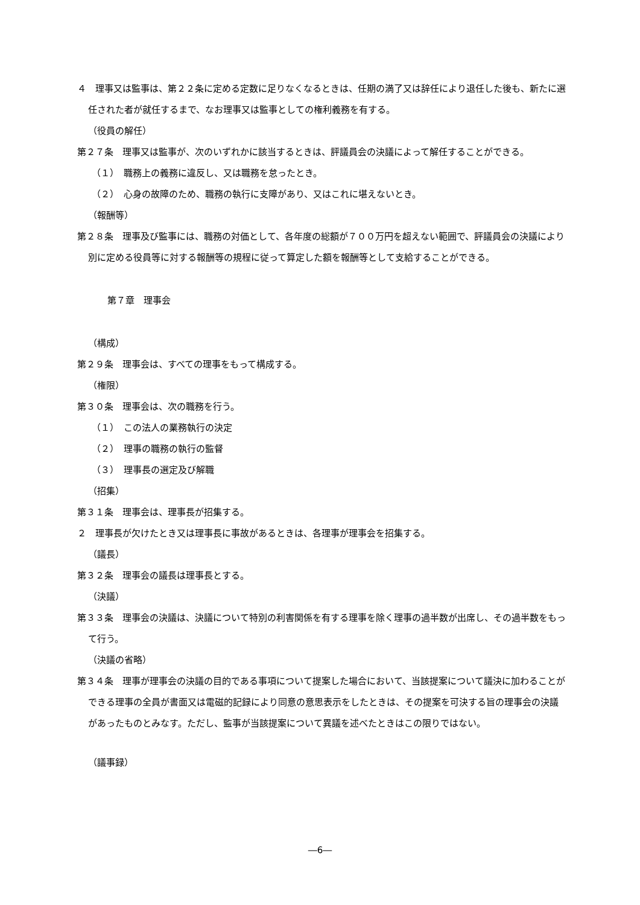４　理事又は監事は、第２２条に定める定数に足りなくなるときは、任期の満了又は辞任により退任した後も、新たに選任された者が就任するまで、なお理事又は監事としての権利義務を有する。
（役員の解任）
第２７条　理事又は監事が、次のいずれかに該当するときは、評議員会の決議によって解任することができる。
（１）　職務上の義務に違反し、又は職務を怠ったとき。
（２）　心身の故障のため、職務の執行に支障があり、又はこれに堪えないとき。
（報酬等）
第２８条　理事及び監事には、職務の対価として、各年度の総額が７００万円を超えない範囲で、評議員会の決議により別に定める役員等に対する報酬等の規程に従って算定した額を報酬等として支給することができる。
第７章　理事会
（構成）
第２９条　理事会は、すべての理事をもって構成する。
（権限）
第３０条　理事会は、次の職務を行う。
（１）　この法人の業務執行の決定
（２）　理事の職務の執行の監督
（３）　理事長の選定及び解職
（招集）
第３１条　理事会は、理事長が招集する。
２　理事長が欠けたとき又は理事長に事故があるときは、各理事が理事会を招集する。
（議長）
第３２条　理事会の議長は理事長とする。
（決議）
第３３条　理事会の決議は、決議について特別の利害関係を有する理事を除く理事の過半数が出席し、その過半数をもって行う。
（決議の省略）
第３４条　理事が理事会の決議の目的である事項について提案した場合において、当該提案について議決に加わることができる理事の全員が書面又は電磁的記録により同意の意思表示をしたときは、その提案を可決する旨の理事会の決議があったものとみなす。ただし、監事が当該提案について異議を述べたときはこの限りではない。
（議事録）
―6―